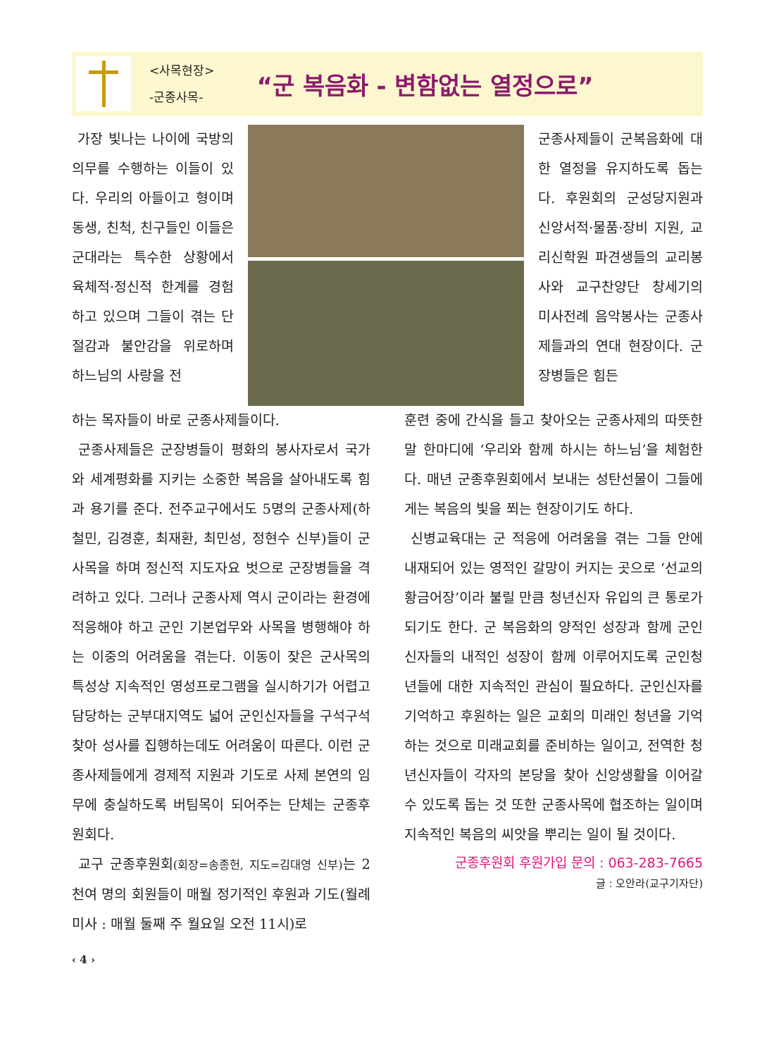<사목현장>
-군종사목-
“군 복음화 - 변함없는 열정으로”
가장 빛나는 나이에 국방의 의무를 수행하는 이들이 있다. 우리의 아들이고 형이며 동생, 친척, 친구들인 이들은 군대라는 특수한 상황에서 육체적·정신적 한계를 경험하고 있으며 그들이 겪는 단절감과 불안감을 위로하며 하느님의 사랑을 전
군종사제들이 군복음화에 대한 열정을 유지하도록 돕는다. 후원회의 군성당지원과 신앙서적·물품·장비 지원, 교리신학원 파견생들의 교리봉사와 교구찬양단 창세기의 미사전례 음악봉사는 군종사제들과의 연대 현장이다. 군장병들은 힘든
하는 목자들이 바로 군종사제들이다.
군종사제들은 군장병들이 평화의 봉사자로서 국가와 세계평화를 지키는 소중한 복음을 살아내도록 힘과 용기를 준다. 전주교구에서도 5명의 군종사제(하철민, 김경훈, 최재환, 최민성, 정현수 신부)들이 군사목을 하며 정신적 지도자요 벗으로 군장병들을 격려하고 있다. 그러나 군종사제 역시 군이라는 환경에 적응해야 하고 군인 기본업무와 사목을 병행해야 하는 이중의 어려움을 겪는다. 이동이 잦은 군사목의 특성상 지속적인 영성프로그램을 실시하기가 어렵고 담당하는 군부대지역도 넓어 군인신자들을 구석구석 찾아 성사를 집행하는데도 어려움이 따른다. 이런 군종사제들에게 경제적 지원과 기도로 사제 본연의 임무에 충실하도록 버팀목이 되어주는 단체는 군종후원회다.
교구 군종후원회(회장=송종헌, 지도=김대영 신부) 는 2천여 명의 회원들이 매월 정기적인 후원과 기도(월례미사 : 매월 둘째 주 월요일 오전 11시)로
훈련 중에 간식을 들고 찾아오는 군종사제의 따뜻한 말 한마디에 ‘우리와 함께 하시는 하느님’을 체험한다. 매년 군종후원회에서 보내는 성탄선물이 그들에게는 복음의 빛을 쬐는 현장이기도 하다.
신병교육대는 군 적응에 어려움을 겪는 그들 안에 내재되어 있는 영적인 갈망이 커지는 곳으로 ‘선교의 황금어장’이라 불릴 만큼 청년신자 유입의 큰 통로가 되기도 한다. 군 복음화의 양적인 성장과 함께 군인신자들의 내적인 성장이 함께 이루어지도록 군인청년들에 대한 지속적인 관심이 필요하다. 군인신자를 기억하고 후원하는 일은 교회의 미래인 청년을 기억하는 것으로 미래교회를 준비하는 일이고, 전역한 청년신자들이 각자의 본당을 찾아 신앙생활을 이어갈 수 있도록 돕는 것 또한 군종사목에 협조하는 일이며 지속적인 복음의 씨앗을 뿌리는 일이 될 것이다.
군종후원회 후원가입 문의 : 063-283-7665
글 : 오안라(교구기자단)
‹ 4 ›